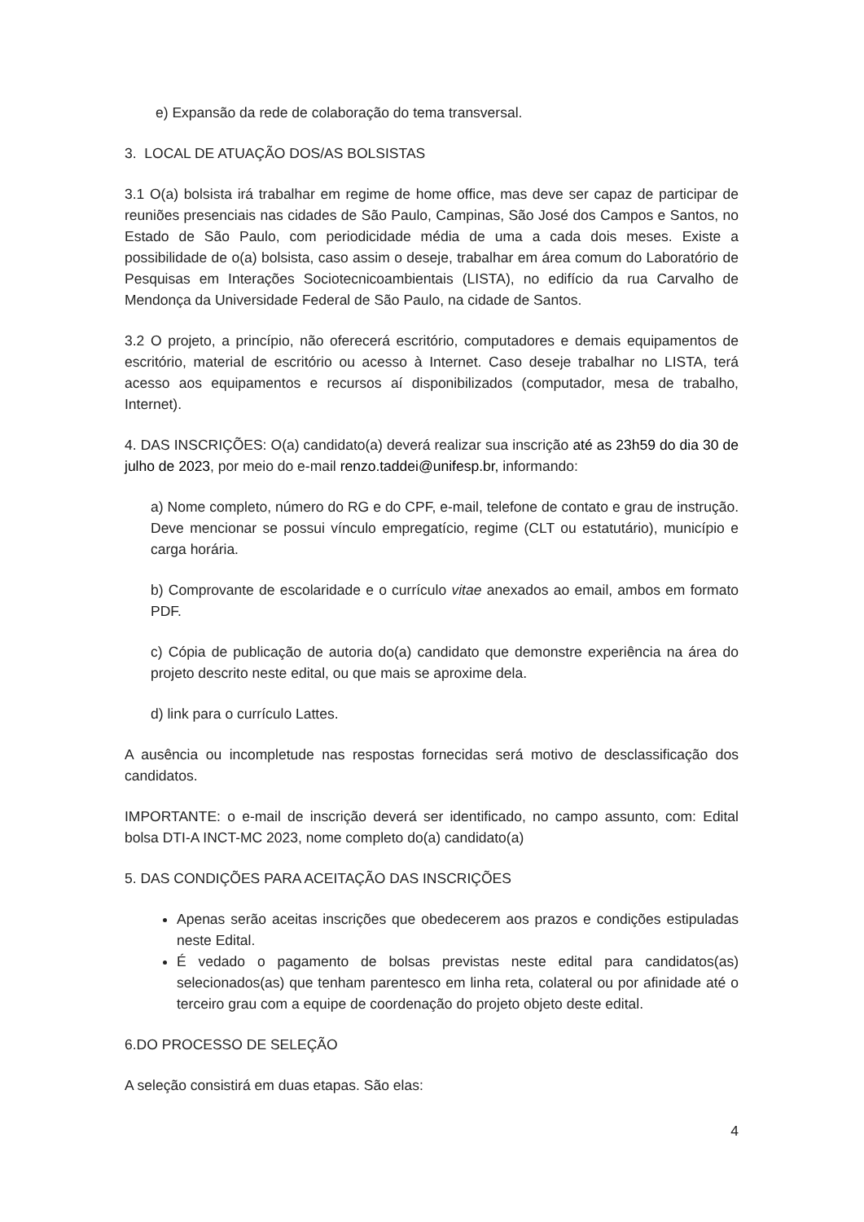e) Expansão da rede de colaboração do tema transversal.
3. LOCAL DE ATUAÇÃO DOS/AS BOLSISTAS
3.1 O(a) bolsista irá trabalhar em regime de home office, mas deve ser capaz de participar de reuniões presenciais nas cidades de São Paulo, Campinas, São José dos Campos e Santos, no Estado de São Paulo, com periodicidade média de uma a cada dois meses. Existe a possibilidade de o(a) bolsista, caso assim o deseje, trabalhar em área comum do Laboratório de Pesquisas em Interações Sociotecnicoambientais (LISTA), no edifício da rua Carvalho de Mendonça da Universidade Federal de São Paulo, na cidade de Santos.
3.2 O projeto, a princípio, não oferecerá escritório, computadores e demais equipamentos de escritório, material de escritório ou acesso à Internet. Caso deseje trabalhar no LISTA, terá acesso aos equipamentos e recursos aí disponibilizados (computador, mesa de trabalho, Internet).
4. DAS INSCRIÇÕES: O(a) candidato(a) deverá realizar sua inscrição até as 23h59 do dia 30 de julho de 2023, por meio do e-mail renzo.taddei@unifesp.br, informando:
a) Nome completo, número do RG e do CPF, e-mail, telefone de contato e grau de instrução. Deve mencionar se possui vínculo empregatício, regime (CLT ou estatutário), município e carga horária.
b) Comprovante de escolaridade e o currículo vitae anexados ao email, ambos em formato PDF.
c) Cópia de publicação de autoria do(a) candidato que demonstre experiência na área do projeto descrito neste edital, ou que mais se aproxime dela.
d) link para o currículo Lattes.
A ausência ou incompletude nas respostas fornecidas será motivo de desclassificação dos candidatos.
IMPORTANTE: o e-mail de inscrição deverá ser identificado, no campo assunto, com: Edital bolsa DTI-A INCT-MC 2023, nome completo do(a) candidato(a)
5. DAS CONDIÇÕES PARA ACEITAÇÃO DAS INSCRIÇÕES
Apenas serão aceitas inscrições que obedecerem aos prazos e condições estipuladas neste Edital.
É vedado o pagamento de bolsas previstas neste edital para candidatos(as) selecionados(as) que tenham parentesco em linha reta, colateral ou por afinidade até o terceiro grau com a equipe de coordenação do projeto objeto deste edital.
6.DO PROCESSO DE SELEÇÃO
A seleção consistirá em duas etapas. São elas:
4